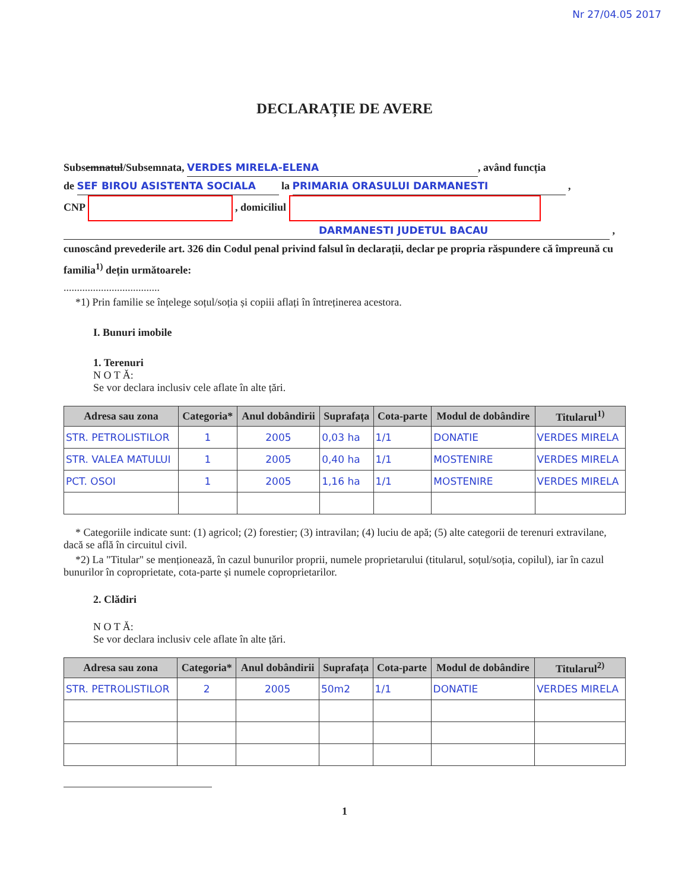Nr 27/04.05 2017
DECLARAȚIE DE AVERE
Subsemnatul/Subsemnata, VERDES MIRELA-ELENA, având funcția
de SEF BIROU ASISTENTA SOCIALA la PRIMARIA ORASULUI DARMANESTI ,
CNP , domiciliul
DARMANESTI JUDETUL BACAU ,
cunoscând prevederile art. 326 din Codul penal privind falsul în declarații, declar pe propria răspundere că împreună cu familia<sup>1)</sup> dețin următoarele:
....................................
*1) Prin familie se înțelege soțul/soția și copiii aflați în întreținerea acestora.
I. Bunuri imobile
1. Terenuri
N O T Ă:
Se vor declara inclusiv cele aflate în alte țări.
| Adresa sau zona | Categoria* | Anul dobândirii | Suprafața | Cota-parte | Modul de dobândire | Titularul<sup>1)</sup> |
| --- | --- | --- | --- | --- | --- | --- |
| STR. PETROLISTILOR | 1 | 2005 | 0,03 ha | 1/1 | DONATIE | VERDES MIRELA |
| STR. VALEA MATULUI | 1 | 2005 | 0,40 ha | 1/1 | MOSTENIRE | VERDES MIRELA |
| PCT. OSOI | 1 | 2005 | 1,16 ha | 1/1 | MOSTENIRE | VERDES MIRELA |
* Categoriile indicate sunt: (1) agricol; (2) forestier; (3) intravilan; (4) luciu de apă; (5) alte categorii de terenuri extravilane, dacă se află în circuitul civil.
*2) La "Titular" se menționează, în cazul bunurilor proprii, numele proprietarului (titularul, soțul/soția, copilul), iar în cazul bunurilor în coproprietate, cota-parte și numele coproprietarilor.
2. Clădiri
N O T Ă:
Se vor declara inclusiv cele aflate în alte țări.
| Adresa sau zona | Categoria* | Anul dobândirii | Suprafața | Cota-parte | Modul de dobândire | Titularul<sup>2)</sup> |
| --- | --- | --- | --- | --- | --- | --- |
| STR. PETROLISTILOR | 2 | 2005 | 50m2 | 1/1 | DONATIE | VERDES MIRELA |
1